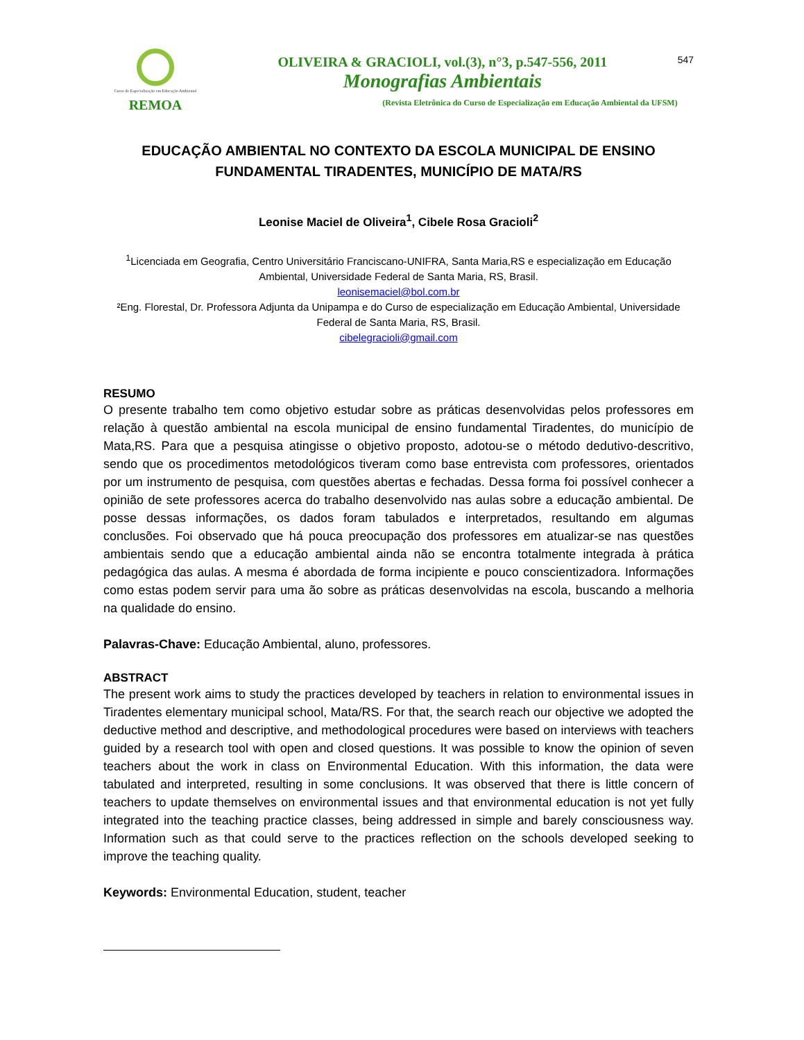Curso de Especialização em Educação Ambiental
REMOA
OLIVEIRA & GRACIOLI, vol.(3), n°3, p.547-556, 2011
Monografias Ambientais
(Revista Eletrônica do Curso de Especialização em Educação Ambiental da UFSM)
547
EDUCAÇÃO AMBIENTAL NO CONTEXTO DA ESCOLA MUNICIPAL DE ENSINO FUNDAMENTAL TIRADENTES, MUNICÍPIO DE MATA/RS
Leonise Maciel de Oliveira<sup>1</sup>, Cibele Rosa Gracioli<sup>2</sup>
<sup>1</sup> Licenciada em Geografia, Centro Universitário Franciscano-UNIFRA, Santa Maria,RS e especialização em Educação Ambiental, Universidade Federal de Santa Maria, RS, Brasil.
leonisemaciel@bol.com.br
²Eng. Florestal, Dr. Professora Adjunta da Unipampa e do Curso de especialização em Educação Ambiental, Universidade Federal de Santa Maria, RS, Brasil.
cibelegracioli@gmail.com
RESUMO
O presente trabalho tem como objetivo estudar sobre as práticas desenvolvidas pelos professores em relação à questão ambiental na escola municipal de ensino fundamental Tiradentes, do município de Mata,RS. Para que a pesquisa atingisse o objetivo proposto, adotou-se o método dedutivo-descritivo, sendo que os procedimentos metodológicos tiveram como base entrevista com professores, orientados por um instrumento de pesquisa, com questões abertas e fechadas. Dessa forma foi possível conhecer a opinião de sete professores acerca do trabalho desenvolvido nas aulas sobre a educação ambiental. De posse dessas informações, os dados foram tabulados e interpretados, resultando em algumas conclusões. Foi observado que há pouca preocupação dos professores em atualizar-se nas questões ambientais sendo que a educação ambiental ainda não se encontra totalmente integrada à prática pedagógica das aulas. A mesma é abordada de forma incipiente e pouco conscientizadora. Informações como estas podem servir para uma ão sobre as práticas desenvolvidas na escola, buscando a melhoria na qualidade do ensino.
Palavras-Chave: Educação Ambiental, aluno, professores.
ABSTRACT
The present work aims to study the practices developed by teachers in relation to environmental issues in Tiradentes elementary municipal school, Mata/RS. For that, the search reach our objective we adopted the deductive method and descriptive, and methodological procedures were based on interviews with teachers guided by a research tool with open and closed questions. It was possible to know the opinion of seven teachers about the work in class on Environmental Education. With this information, the data were tabulated and interpreted, resulting in some conclusions. It was observed that there is little concern of teachers to update themselves on environmental issues and that environmental education is not yet fully integrated into the teaching practice classes, being addressed in simple and barely consciousness way. Information such as that could serve to the practices reflection on the schools developed seeking to improve the teaching quality.
Keywords: Environmental Education, student, teacher